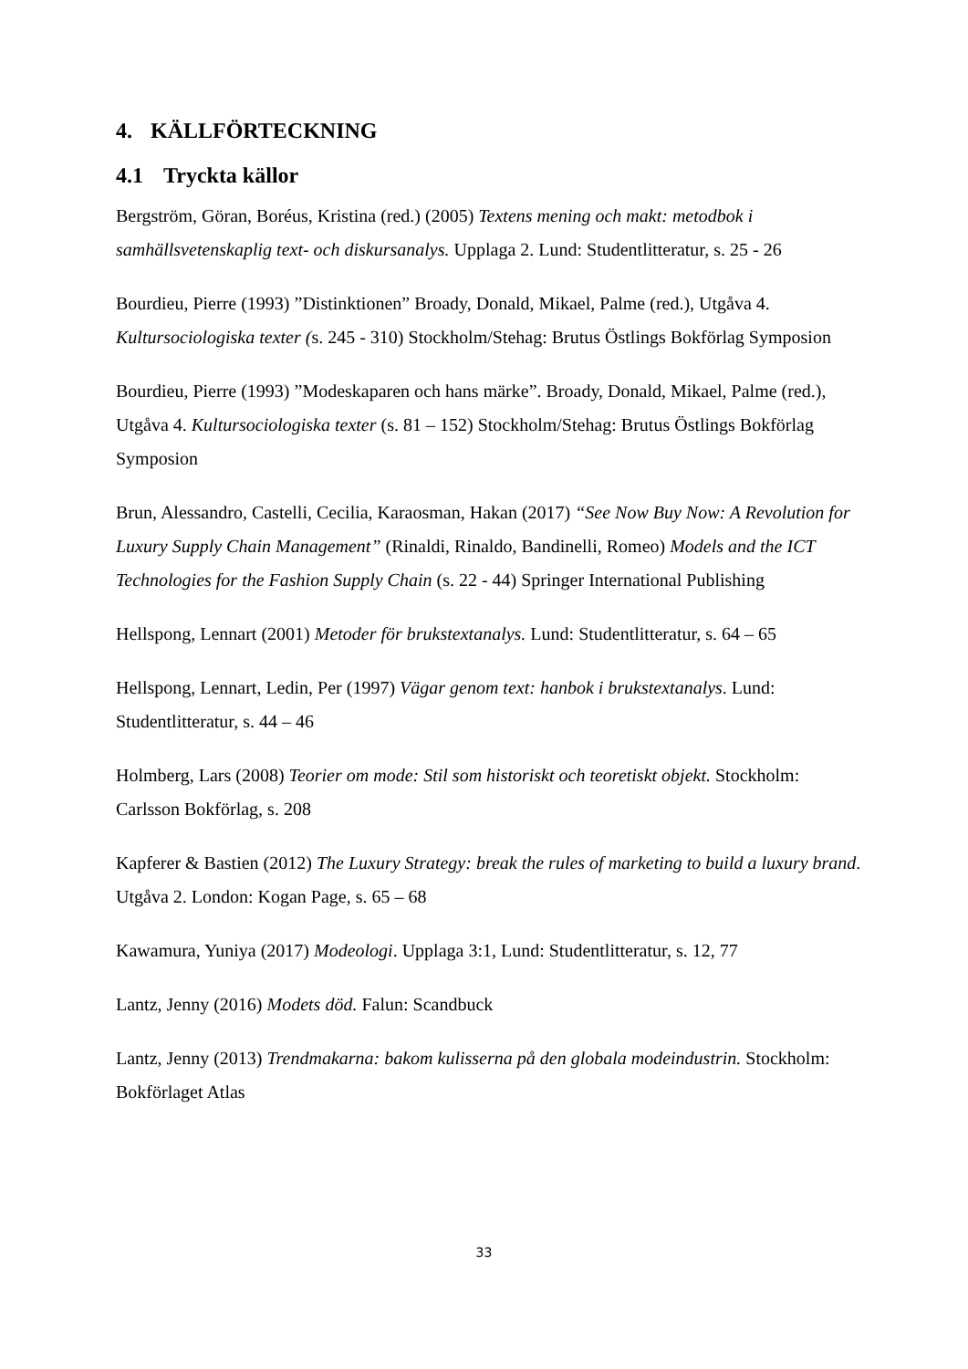4. KÄLLFÖRTECKNING
4.1 Tryckta källor
Bergström, Göran, Boréus, Kristina (red.) (2005) Textens mening och makt: metodbok i samhällsvetenskaplig text- och diskursanalys. Upplaga 2. Lund: Studentlitteratur, s. 25 - 26
Bourdieu, Pierre (1993) ”Distinktionen” Broady, Donald, Mikael, Palme (red.), Utgåva 4. Kultursociologiska texter (s. 245 - 310) Stockholm/Stehag: Brutus Östlings Bokförlag Symposion
Bourdieu, Pierre (1993) ”Modeskaparen och hans märke”. Broady, Donald, Mikael, Palme (red.), Utgåva 4. Kultursociologiska texter (s. 81 – 152) Stockholm/Stehag: Brutus Östlings Bokförlag Symposion
Brun, Alessandro, Castelli, Cecilia, Karaosman, Hakan (2017) “See Now Buy Now: A Revolution for Luxury Supply Chain Management” (Rinaldi, Rinaldo, Bandinelli, Romeo) Models and the ICT Technologies for the Fashion Supply Chain (s. 22 - 44) Springer International Publishing
Hellspong, Lennart (2001) Metoder för brukstextanalys. Lund: Studentlitteratur, s. 64 – 65
Hellspong, Lennart, Ledin, Per (1997) Vägar genom text: hanbok i brukstextanalys. Lund: Studentlitteratur, s. 44 – 46
Holmberg, Lars (2008) Teorier om mode: Stil som historiskt och teoretiskt objekt. Stockholm: Carlsson Bokförlag, s. 208
Kapferer & Bastien (2012) The Luxury Strategy: break the rules of marketing to build a luxury brand. Utgåva 2. London: Kogan Page, s. 65 – 68
Kawamura, Yuniya (2017) Modeologi. Upplaga 3:1, Lund: Studentlitteratur, s. 12, 77
Lantz, Jenny (2016) Modets död. Falun: Scandbuck
Lantz, Jenny (2013) Trendmakarna: bakom kulisserna på den globala modeindustrin. Stockholm: Bokförlaget Atlas
33